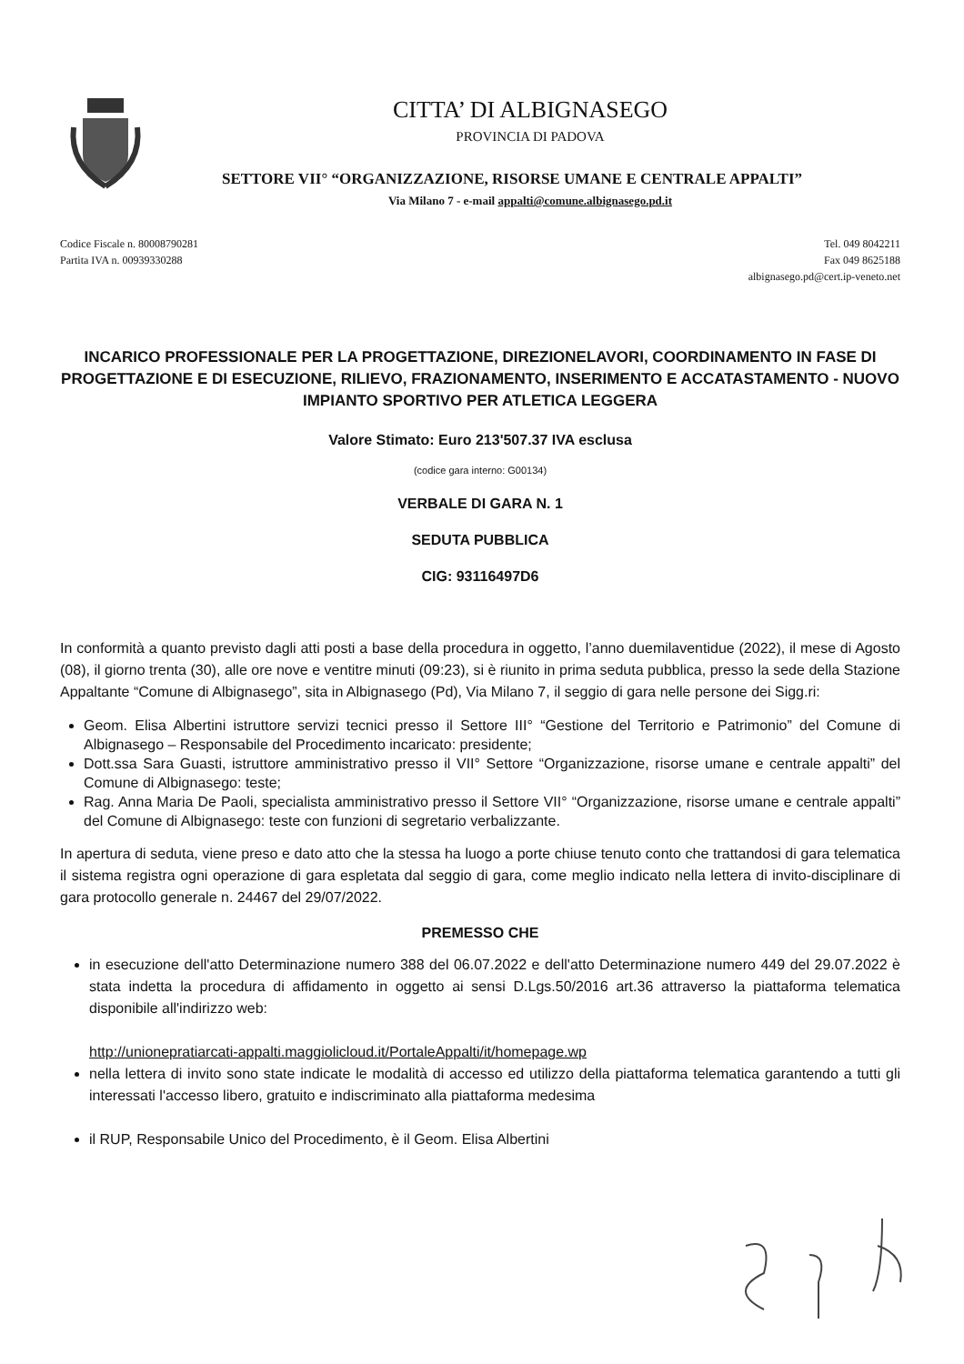CITTA’ DI ALBIGNASEGO
PROVINCIA DI PADOVA
SETTORE VII° “ORGANIZZAZIONE, RISORSE UMANE E CENTRALE APPALTI”
Via Milano 7 - e-mail appalti@comune.albignasego.pd.it
Codice Fiscale n. 80008790281
Partita IVA n. 00939330288
Tel. 049 8042211
Fax 049 8625188
albignasego.pd@cert.ip-veneto.net
INCARICO PROFESSIONALE PER LA PROGETTAZIONE, DIREZIONELAVORI, COORDINAMENTO IN FASE DI PROGETTAZIONE E DI ESECUZIONE, RILIEVO, FRAZIONAMENTO, INSERIMENTO E ACCATASTAMENTO - NUOVO IMPIANTO SPORTIVO PER ATLETICA LEGGERA
Valore Stimato: Euro 213'507.37 IVA esclusa
(codice gara interno: G00134)
VERBALE DI GARA N. 1
SEDUTA PUBBLICA
CIG: 93116497D6
In conformità a quanto previsto dagli atti posti a base della procedura in oggetto, l’anno duemilaventidue (2022), il mese di Agosto (08), il giorno trenta (30), alle ore nove e ventitre minuti (09:23), si è riunito in prima seduta pubblica, presso la sede della Stazione Appaltante “Comune di Albignasego”, sita in Albignasego (Pd), Via Milano 7, il seggio di gara nelle persone dei Sigg.ri:
Geom. Elisa Albertini istruttore servizi tecnici presso il Settore III° “Gestione del Territorio e Patrimonio” del Comune di Albignasego – Responsabile del Procedimento incaricato: presidente;
Dott.ssa Sara Guasti, istruttore amministrativo presso il VII° Settore “Organizzazione, risorse umane e centrale appalti” del Comune di Albignasego: teste;
Rag. Anna Maria De Paoli, specialista amministrativo presso il Settore VII° “Organizzazione, risorse umane e centrale appalti” del Comune di Albignasego: teste con funzioni di segretario verbalizzante.
In apertura di seduta, viene preso e dato atto che la stessa ha luogo a porte chiuse tenuto conto che trattandosi di gara telematica il sistema registra ogni operazione di gara espletata dal seggio di gara, come meglio indicato nella lettera di invito-disciplinare di gara protocollo generale n. 24467 del 29/07/2022.
PREMESSO CHE
in esecuzione dell'atto Determinazione numero 388 del 06.07.2022 e dell'atto Determinazione numero 449 del 29.07.2022 è stata indetta la procedura di affidamento in oggetto ai sensi D.Lgs.50/2016 art.36 attraverso la piattaforma telematica disponibile all'indirizzo web:
http://unionepratiarcati-appalti.maggiolicloud.it/PortaleAppalti/it/homepage.wp
nella lettera di invito sono state indicate le modalità di accesso ed utilizzo della piattaforma telematica garantendo a tutti gli interessati l'accesso libero, gratuito e indiscriminato alla piattaforma medesima
il RUP, Responsabile Unico del Procedimento, è il Geom. Elisa Albertini